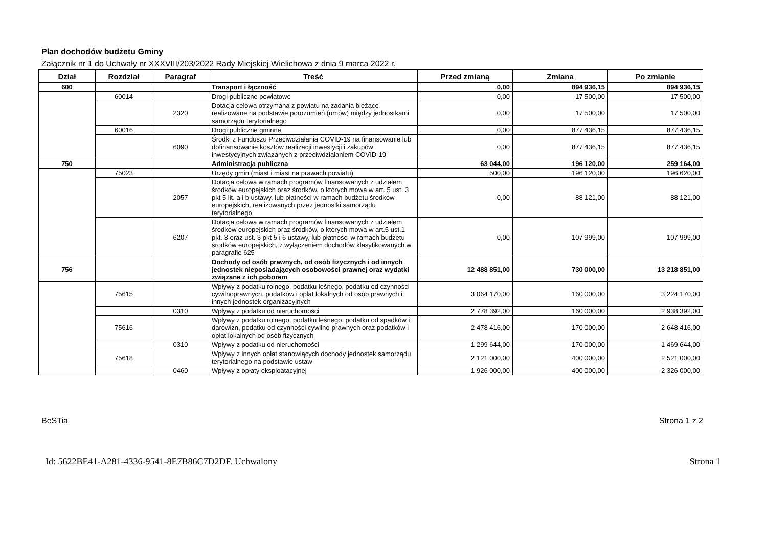Plan dochodów budżetu Gminy
Załącznik nr 1 do Uchwały nr XXXVIII/203/2022 Rady Miejskiej Wielichowa z dnia 9 marca 2022 r.
| Dział | Rozdział | Paragraf | Treść | Przed zmianą | Zmiana | Po zmianie |
| --- | --- | --- | --- | --- | --- | --- |
| 600 | | | Transport i łączność | 0,00 | 894 936,15 | 894 936,15 |
| | 60014 | | Drogi publiczne powiatowe | 0,00 | 17 500,00 | 17 500,00 |
| | | 2320 | Dotacja celowa otrzymana z powiatu na zadania bieżące realizowane na podstawie porozumień (umów) między jednostkami samorządu terytorialnego | 0,00 | 17 500,00 | 17 500,00 |
| | 60016 | | Drogi publiczne gminne | 0,00 | 877 436,15 | 877 436,15 |
| | | 6090 | Środki z Funduszu Przeciwdziałania COVID-19 na finansowanie lub dofinansowanie kosztów realizacji inwestycji i zakupów inwestycyjnych związanych z przeciwdziałaniem COVID-19 | 0,00 | 877 436,15 | 877 436,15 |
| 750 | | | Administracja publiczna | 63 044,00 | 196 120,00 | 259 164,00 |
| | 75023 | | Urzędy gmin (miast i miast na prawach powiatu) | 500,00 | 196 120,00 | 196 620,00 |
| | | 2057 | Dotacja celowa w ramach programów finansowanych z udziałem środków europejskich oraz środków, o których mowa w art. 5 ust. 3 pkt 5 lit. a i b ustawy, lub płatności w ramach budżetu środków europejskich, realizowanych przez jednostki samorządu terytorialnego | 0,00 | 88 121,00 | 88 121,00 |
| | | 6207 | Dotacja celowa w ramach programów finansowanych z udziałem środków europejskich oraz środków, o których mowa w art.5 ust.1 pkt. 3 oraz ust. 3 pkt 5 i 6 ustawy, lub płatności w ramach budżetu środków europejskich, z wyłączeniem dochodów klasyfikowanych w paragrafie 625 | 0,00 | 107 999,00 | 107 999,00 |
| 756 | | | Dochody od osób prawnych, od osób fizycznych i od innych jednostek nieposiadających osobowości prawnej oraz wydatki związane z ich poborem | 12 488 851,00 | 730 000,00 | 13 218 851,00 |
| | 75615 | | Wpływy z podatku rolnego, podatku leśnego, podatku od czynności cywilnoprawnych, podatków i opłat lokalnych od osób prawnych i innych jednostek organizacyjnych | 3 064 170,00 | 160 000,00 | 3 224 170,00 |
| | | 0310 | Wpływy z podatku od nieruchomości | 2 778 392,00 | 160 000,00 | 2 938 392,00 |
| | 75616 | | Wpływy z podatku rolnego, podatku leśnego, podatku od spadków i darowizn, podatku od czynności cywilno-prawnych oraz podatków i opłat lokalnych od osób fizycznych | 2 478 416,00 | 170 000,00 | 2 648 416,00 |
| | | 0310 | Wpływy z podatku od nieruchomości | 1 299 644,00 | 170 000,00 | 1 469 644,00 |
| | 75618 | | Wpływy z innych opłat stanowiących dochody jednostek samorządu terytorialnego na podstawie ustaw | 2 121 000,00 | 400 000,00 | 2 521 000,00 |
| | | 0460 | Wpływy z opłaty eksploatacyjnej | 1 926 000,00 | 400 000,00 | 2 326 000,00 |
BeSTia Strona 1 z 2
Id: 5622BE41-A281-4336-9541-8E7B86C7D2DF. Uchwalony Strona 1